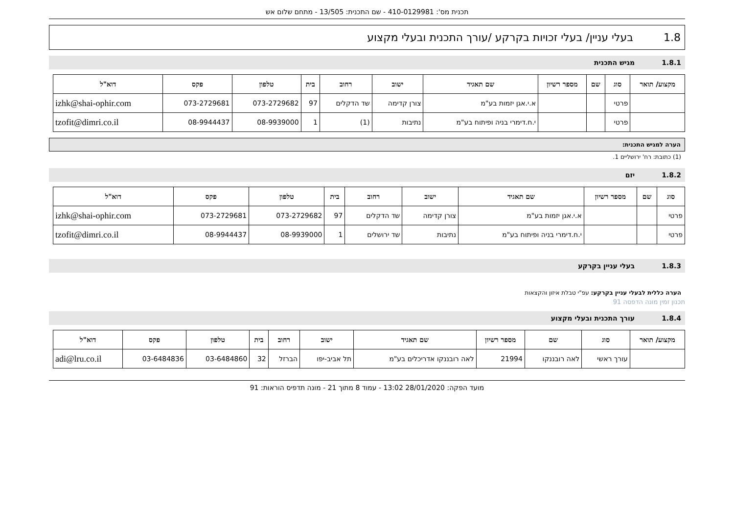תכנית מס': 410-0129981 - שם התכנית: 13/505 - מתחם שלום אש
1.8 בעלי עניין/ בעלי זכויות בקרקע /עורך התכנית ובעלי מקצוע
1.8.1 מגיש התכנית
| מקצוע/ תואר | סוג | שם | מספר רשיון | שם תאגיד | ישוב | רחוב | בית | טלפון | פקס | דוא"ל |
| --- | --- | --- | --- | --- | --- | --- | --- | --- | --- | --- |
| | פרטי | | | א.י.אגן יזמות בע"מ | צורן קדימה | שד הדקלים | 97 | 073-2729682 | 073-2729681 | izhk@shai-ophir.com |
| | פרטי | | | י.ח.דימרי בניה ופיתוח בע"מ | נתיבות | (1) | 1 | 08-9939000 | 08-9944437 | tzofit@dimri.co.il |
הערה למגיש התכנית:
(1) כתובת: רח' ירושליים 1.
1.8.2 יזם
| סוג | שם | מספר רשיון | שם תאגיד | ישוב | רחוב | בית | טלפון | פקס | דוא"ל |
| --- | --- | --- | --- | --- | --- | --- | --- | --- | --- |
| פרטי | | | א.י.אגן יזמות בע"מ | צורן קדימה | שד הדקלים | 97 | 073-2729682 | 073-2729681 | izhk@shai-ophir.com |
| פרטי | | | י.ח.דימרי בניה ופיתוח בע"מ | נתיבות | שד ירושלים | 1 | 08-9939000 | 08-9944437 | tzofit@dimri.co.il |
1.8.3 בעלי עניין בקרקע
הערה כללית לבעלי עניין בקרקע: עפ"י טבלת איזון והקצאות
תכנון זמין מונה הדפסה 91
1.8.4 עורך התכנית ובעלי מקצוע
| מקצוע/ תואר | סוג | שם | מספר רשיון | שם תאגיד | ישוב | רחוב | בית | טלפון | פקס | דוא"ל |
| --- | --- | --- | --- | --- | --- | --- | --- | --- | --- | --- |
| | עורך ראשי | לאה רובננקו | 21994 | לאה רובננקו אדריכלים בע"מ | תל אביב-יפו | הברזל | 32 | 03-6484860 | 03-6484836 | adi@lru.co.il |
מועד הפקה: 28/01/2020 13:02 - עמוד 8 מתוך 21 - מונה תדפיס הוראות: 91